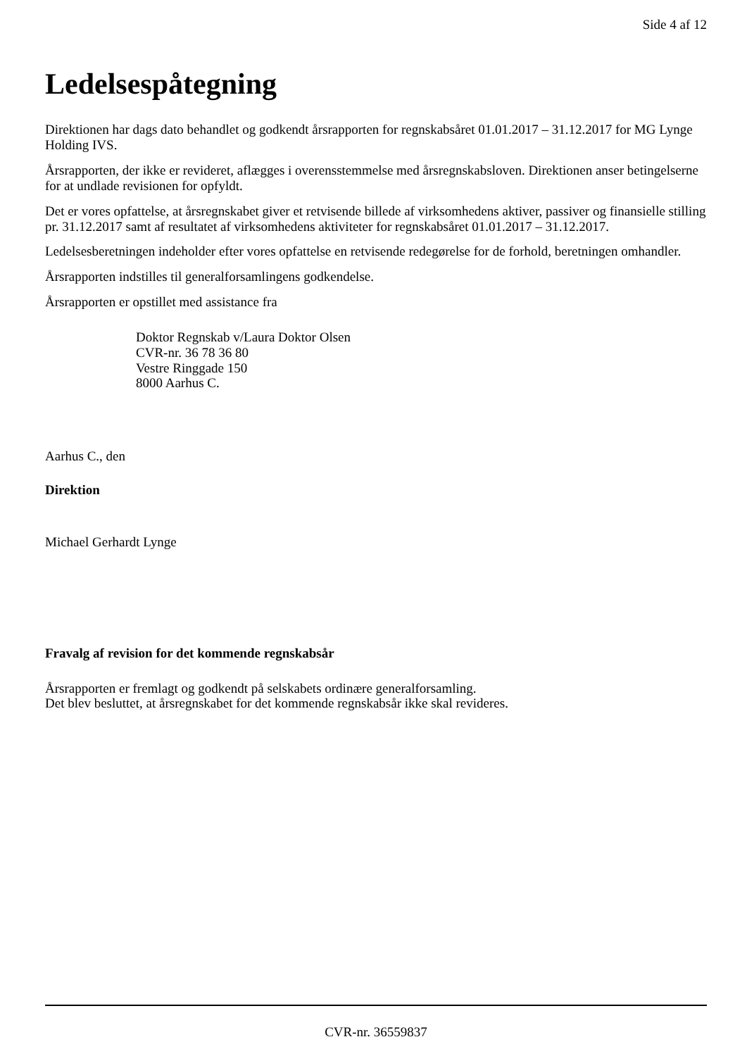Side 4 af 12
Ledelsespåtegning
Direktionen har dags dato behandlet og godkendt årsrapporten for regnskabsåret 01.01.2017 – 31.12.2017 for MG Lynge Holding IVS.
Årsrapporten, der ikke er revideret, aflægges i overensstemmelse med årsregnskabsloven. Direktionen anser betingelserne for at undlade revisionen for opfyldt.
Det er vores opfattelse, at årsregnskabet giver et retvisende billede af virksomhedens aktiver, passiver og finansielle stilling pr. 31.12.2017 samt af resultatet af virksomhedens aktiviteter for regnskabsåret 01.01.2017 – 31.12.2017.
Ledelsesberetningen indeholder efter vores opfattelse en retvisende redegørelse for de forhold, beretningen omhandler.
Årsrapporten indstilles til generalforsamlingens godkendelse.
Årsrapporten er opstillet med assistance fra
Doktor Regnskab v/Laura Doktor Olsen
CVR-nr. 36 78 36 80
Vestre Ringgade 150
8000 Aarhus C.
Aarhus C., den
Direktion
Michael Gerhardt Lynge
Fravalg af revision for det kommende regnskabsår
Årsrapporten er fremlagt og godkendt på selskabets ordinære generalforsamling.
Det blev besluttet, at årsregnskabet for det kommende regnskabsår ikke skal revideres.
CVR-nr. 36559837